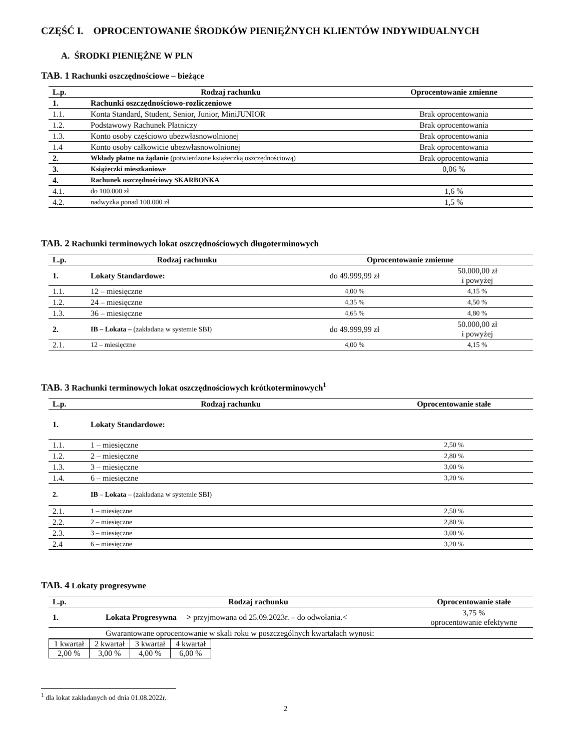CZĘŚĆ I. OPROCENTOWANIE ŚRODKÓW PIENIĘŻNYCH KLIENTÓW INDYWIDUALNYCH
A. ŚRODKI PIENIĘŻNE W PLN
TAB. 1 Rachunki oszczędnościowe – bieżące
| L.p. | Rodzaj rachunku | Oprocentowanie zmienne |
| --- | --- | --- |
| 1. | Rachunki oszczędnościowo-rozliczeniowe | |
| 1.1. | Konta Standard, Student, Senior, Junior, MiniJUNIOR | Brak oprocentowania |
| 1.2. | Podstawowy Rachunek Płatniczy | Brak oprocentowania |
| 1.3. | Konto osoby częściowo ubezwłasnowolnionej | Brak oprocentowania |
| 1.4 | Konto osoby całkowicie ubezwłasnowolnionej | Brak oprocentowania |
| 2. | Wkłady płatne na żądanie (potwierdzone książeczką oszczędnościową) | Brak oprocentowania |
| 3. | Książeczki mieszkaniowe | 0,06 % |
| 4. | Rachunek oszczędnościowy SKARBONKA | |
| 4.1. | do 100.000 zł | 1,6 % |
| 4.2. | nadwyżka ponad 100.000 zł | 1,5 % |
TAB. 2 Rachunki terminowych lokat oszczędnościowych długoterminowych
| L.p. | Rodzaj rachunku | Oprocentowanie zmienne | |
| --- | --- | --- | --- |
| 1. | Lokaty Standardowe: | do 49.999,99 zł | 50.000,00 zł i powyżej |
| 1.1. | 12 – miesięczne | 4,00 % | 4,15 % |
| 1.2. | 24 – miesięczne | 4,35 % | 4,50 % |
| 1.3. | 36 – miesięczne | 4,65 % | 4,80 % |
| 2. | IB – Lokata – (zakładana w systemie SBI) | do 49.999,99 zł | 50.000,00 zł i powyżej |
| 2.1. | 12 – miesięczne | 4,00 % | 4,15 % |
TAB. 3 Rachunki terminowych lokat oszczędnościowych krótkoterminowych<sup>1</sup>
| L.p. | Rodzaj rachunku | Oprocentowanie stałe |
| --- | --- | --- |
| 1. | Lokaty Standardowe: | |
| 1.1. | 1 – miesięczne | 2,50 % |
| 1.2. | 2 – miesięczne | 2,80 % |
| 1.3. | 3 – miesięczne | 3,00 % |
| 1.4. | 6 – miesięczne | 3,20 % |
| 2. | IB – Lokata – (zakładana w systemie SBI) | |
| 2.1. | 1 – miesięczne | 2,50 % |
| 2.2. | 2 – miesięczne | 2,80 % |
| 2.3. | 3 – miesięczne | 3,00 % |
| 2.4 | 6 – miesięczne | 3,20 % |
TAB. 4 Lokaty progresywne
| L.p. | Rodzaj rachunku | Oprocentowanie stałe |
| --- | --- | --- |
| 1. | Lokata Progresywna > przyjmowana od 25.09.2023r. – do odwołania.< | 3,75 % oprocentowanie efektywne |
| | Gwarantowane oprocentowanie w skali roku w poszczególnych kwartałach wynosi: | |
| 1 kwartał | 2 kwartał | 3 kwartał | 4 kwartał |
| 2,00 % | 3,00 % | 4,00 % | 6,00 % |
<sup>1</sup> dla lokat zakładanych od dnia 01.08.2022r.
2